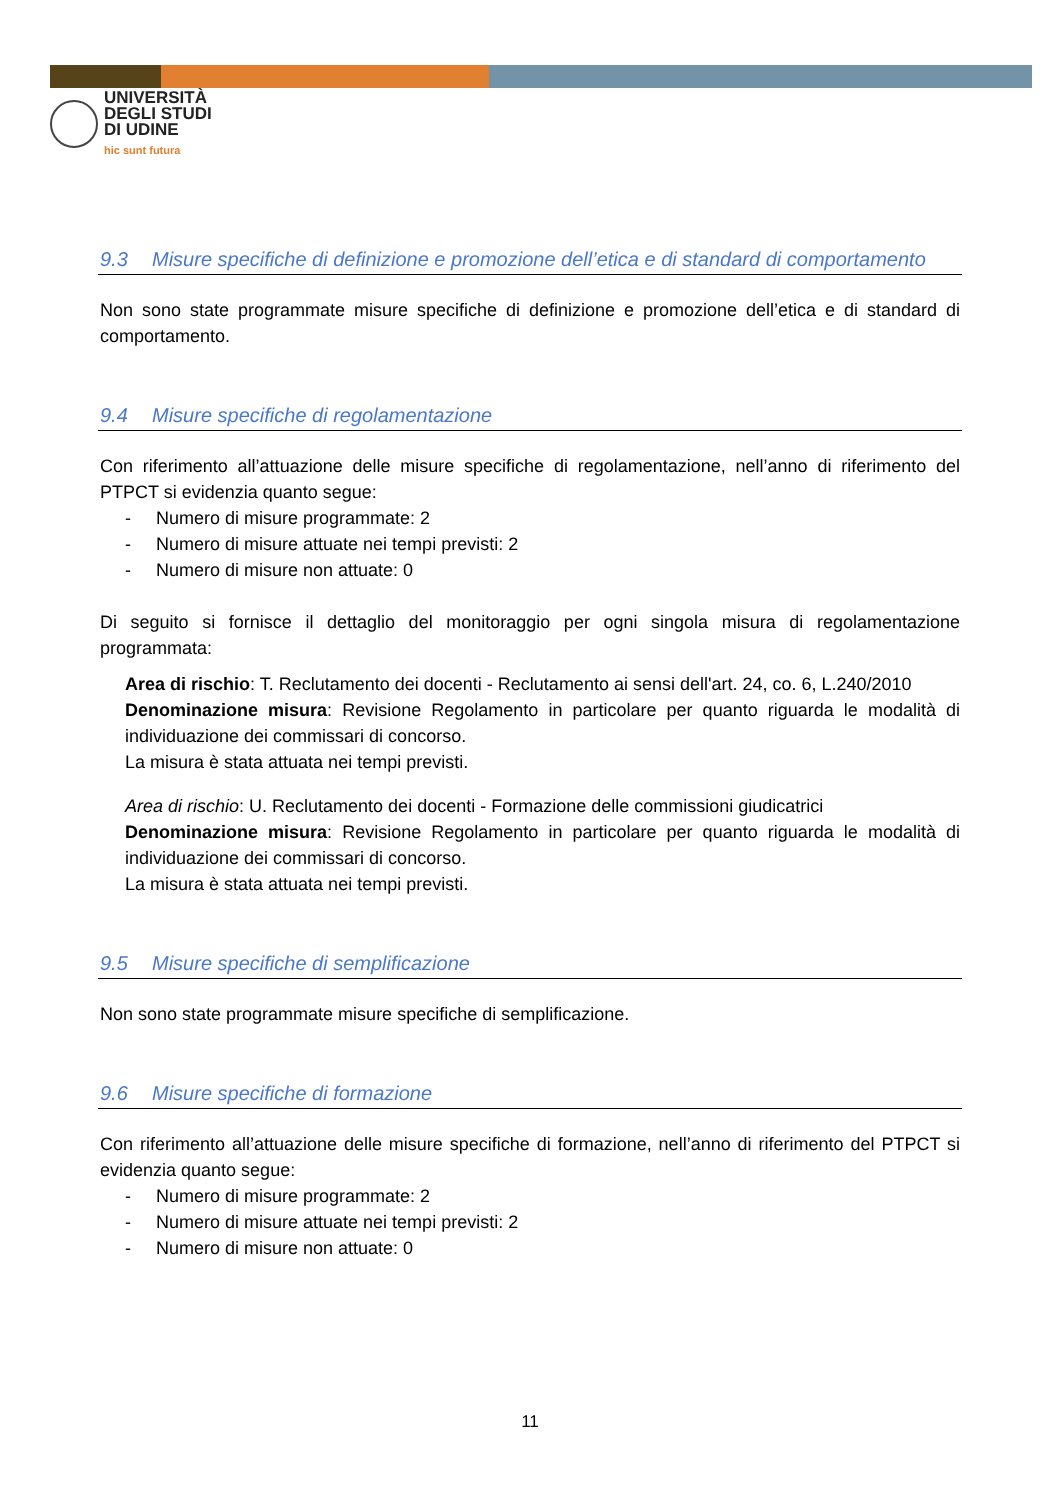UNIVERSITÀ
DEGLI STUDI
DI UDINE
hic sunt futura
9.3 Misure specifiche di definizione e promozione dell’etica e di standard di comportamento
Non sono state programmate misure specifiche di definizione e promozione dell’etica e di standard di comportamento.
9.4 Misure specifiche di regolamentazione
Con riferimento all’attuazione delle misure specifiche di regolamentazione, nell’anno di riferimento del PTPCT si evidenzia quanto segue:
- Numero di misure programmate: 2
- Numero di misure attuate nei tempi previsti: 2
- Numero di misure non attuate: 0
Di seguito si fornisce il dettaglio del monitoraggio per ogni singola misura di regolamentazione programmata:
Area di rischio: T. Reclutamento dei docenti - Reclutamento ai sensi dell'art. 24, co. 6, L.240/2010
Denominazione misura: Revisione Regolamento in particolare per quanto riguarda le modalità di individuazione dei commissari di concorso.
La misura è stata attuata nei tempi previsti.
Area di rischio: U. Reclutamento dei docenti - Formazione delle commissioni giudicatrici
Denominazione misura: Revisione Regolamento in particolare per quanto riguarda le modalità di individuazione dei commissari di concorso.
La misura è stata attuata nei tempi previsti.
9.5 Misure specifiche di semplificazione
Non sono state programmate misure specifiche di semplificazione.
9.6 Misure specifiche di formazione
Con riferimento all’attuazione delle misure specifiche di formazione, nell’anno di riferimento del PTPCT si evidenzia quanto segue:
- Numero di misure programmate: 2
- Numero di misure attuate nei tempi previsti: 2
- Numero di misure non attuate: 0
11